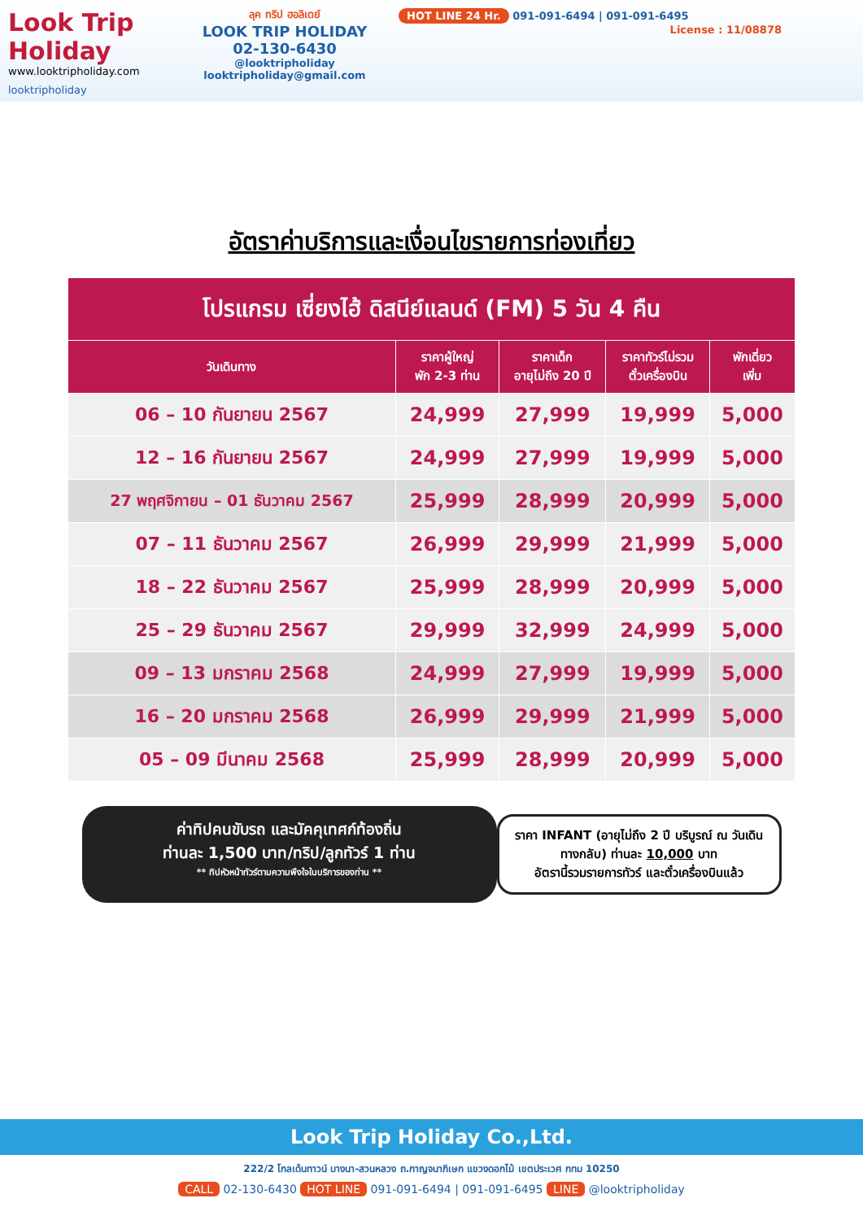Look Trip Holiday
www.looktripholiday.com
looktripholiday
ลุค ทริป ฮอลิเดย์
LOOK TRIP HOLIDAY
02-130-6430
@looktripholiday looktripholiday@gmail.com
HOT LINE 24 Hr. 091-091-6494 | 091-091-6495
License : 11/08878
อัตราค่าบริการและเงื่อนไขรายการท่องเที่ยว
| โปรแกรม เซี่ยงไฮ้ ดิสนีย์แลนด์ (FM) 5 วัน 4 คืน | | | | |
| วันเดินทาง | ราคาผู้ใหญ่ พัก 2-3 ท่าน | ราคาเด็ก อายุไม่ถึง 20 ปี | ราคาทัวร์ไม่รวม ตั๋วเครื่องบิน | พักเดี่ยว เพิ่ม |
| 06 – 10 กันยายน 2567 | 24,999 | 27,999 | 19,999 | 5,000 |
| 12 – 16 กันยายน 2567 | 24,999 | 27,999 | 19,999 | 5,000 |
| 27 พฤศจิกายน – 01 ธันวาคม 2567 | 25,999 | 28,999 | 20,999 | 5,000 |
| 07 – 11 ธันวาคม 2567 | 26,999 | 29,999 | 21,999 | 5,000 |
| 18 – 22 ธันวาคม 2567 | 25,999 | 28,999 | 20,999 | 5,000 |
| 25 – 29 ธันวาคม 2567 | 29,999 | 32,999 | 24,999 | 5,000 |
| 09 – 13 มกราคม 2568 | 24,999 | 27,999 | 19,999 | 5,000 |
| 16 – 20 มกราคม 2568 | 26,999 | 29,999 | 21,999 | 5,000 |
| 05 – 09 มีนาคม 2568 | 25,999 | 28,999 | 20,999 | 5,000 |
ค่าทิปคนขับรถ และมัคคุเทศก์ท้องถิ่น
ท่านละ 1,500 บาท/ทริป/ลูกทัวร์ 1 ท่าน
** ทิปหัวหน้าทัวร์ตามความพึงใจในบริการของท่าน **
ราคา INFANT (อายุไม่ถึง 2 ปี บริบูรณ์ ณ วันเดินทางกลับ) ท่านละ 10,000 บาท
อัตรานี้รวมรายการทัวร์ และตั๋วเครื่องบินแล้ว
Look Trip Holiday Co.,Ltd.
222/2 โกลเด้นทาวน์ บางนา-สวนหลวง ถ.กาญจนาภิเษก แขวงดอกไม้ เขตประเวศ กทม 10250
CALL 02-130-6430 HOT LINE 091-091-6494 | 091-091-6495 LINE @looktripholiday